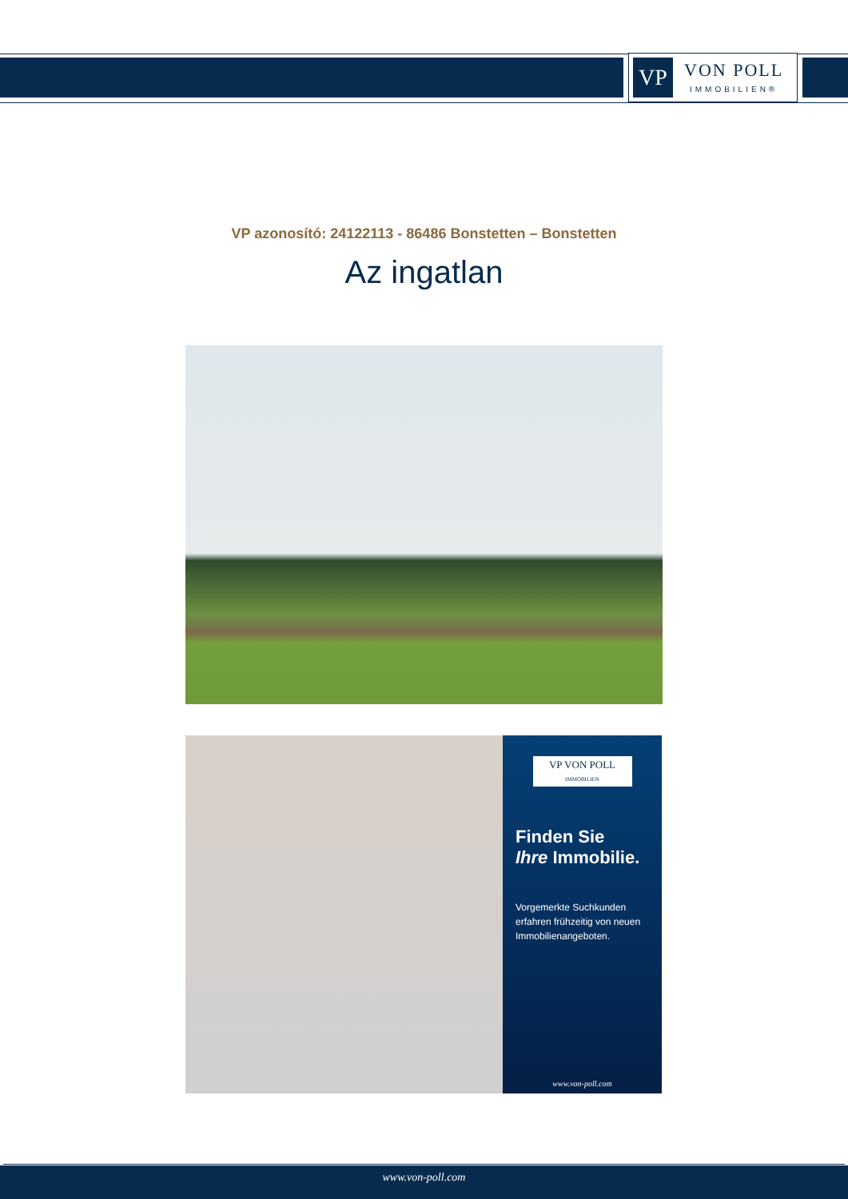VP
VON POLL
IMMOBILIEN®
VP azonosító: 24122113 - 86486 Bonstetten – Bonstetten
Az ingatlan
VP VON POLL
IMMOBILIEN
Finden Sie
Ihre Immobilie.
Vorgemerkte Suchkunden erfahren frühzeitig von neuen Immobilienangeboten.
www.von-poll.com
www.von-poll.com